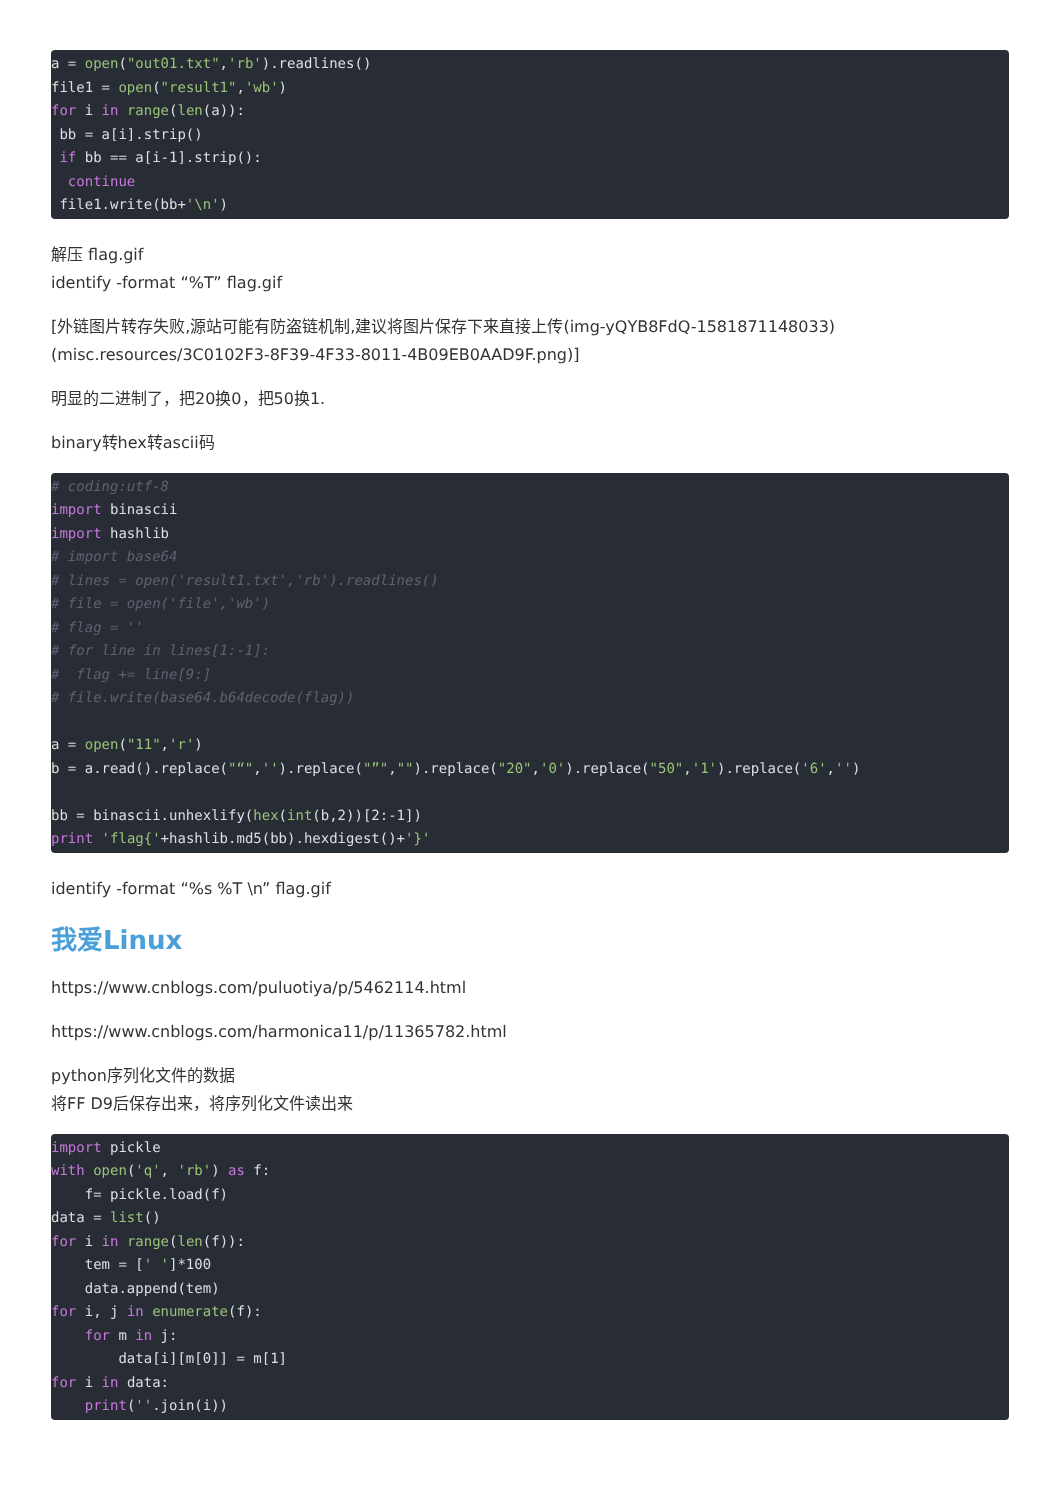a = open("out01.txt",'rb').readlines()
file1 = open("result1",'wb')
for i in range(len(a)):
 bb = a[i].strip()
 if bb == a[i-1].strip():
  continue
 file1.write(bb+'\n')
解压 flag.gif
identify -format “%T” flag.gif
[外链图片转存失败,源站可能有防盗链机制,建议将图片保存下来直接上传(img-yQYB8FdQ-1581871148033)(misc.resources/3C0102F3-8F39-4F33-8011-4B09EB0AAD9F.png)]
明显的二进制了，把20换0，把50换1.
binary转hex转ascii码
# coding:utf-8
import binascii
import hashlib
# import base64
# lines = open('result1.txt','rb').readlines()
# file = open('file','wb')
# flag = ''
# for line in lines[1:-1]:
#  flag += line[9:]
# file.write(base64.b64decode(flag))

a = open("11",'r')
b = a.read().replace("“",'').replace("”","").replace("20",'0').replace("50",'1').replace('6','')

bb = binascii.unhexlify(hex(int(b,2))[2:-1])
print 'flag{'+hashlib.md5(bb).hexdigest()+'}'
identify -format “%s %T \n” flag.gif
我爱Linux
https://www.cnblogs.com/puluotiya/p/5462114.html
https://www.cnblogs.com/harmonica11/p/11365782.html
python序列化文件的数据
将FF D9后保存出来，将序列化文件读出来
import pickle
with open('q', 'rb') as f:
    f= pickle.load(f)
data = list()
for i in range(len(f)):
    tem = [' ']*100
    data.append(tem)
for i, j in enumerate(f):
    for m in j:
        data[i][m[0]] = m[1]
for i in data:
    print(''.join(i))